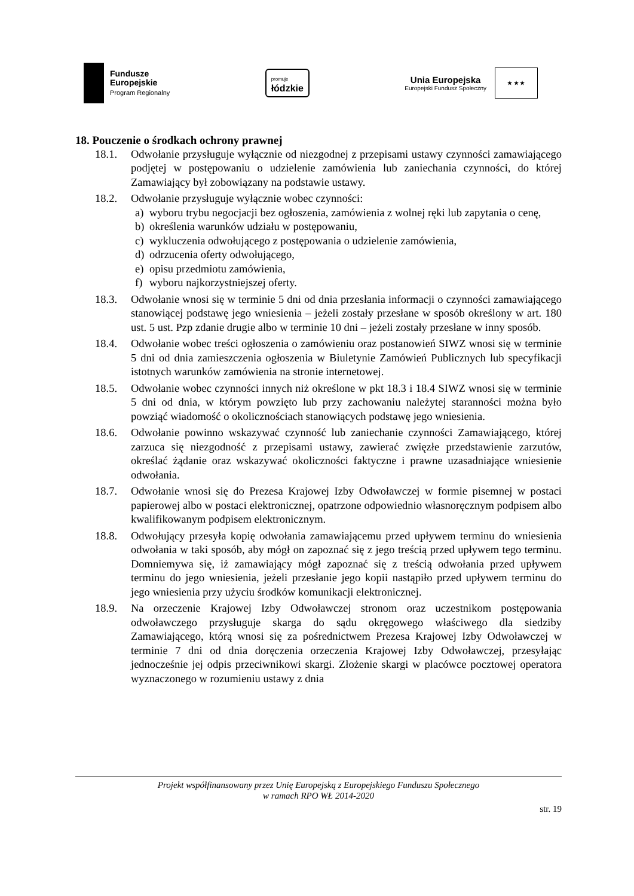Fundusze
Europejskie
Program Regionalny
promuje
łódzkie
Unia Europejska
Europejski Fundusz Społeczny
★ ★ ★
18. Pouczenie o środkach ochrony prawnej
18.1. Odwołanie przysługuje wyłącznie od niezgodnej z przepisami ustawy czynności zamawiającego podjętej w postępowaniu o udzielenie zamówienia lub zaniechania czynności, do której Zamawiający był zobowiązany na podstawie ustawy.
18.2. Odwołanie przysługuje wyłącznie wobec czynności:
a) wyboru trybu negocjacji bez ogłoszenia, zamówienia z wolnej ręki lub zapytania o cenę,
b) określenia warunków udziału w postępowaniu,
c) wykluczenia odwołującego z postępowania o udzielenie zamówienia,
d) odrzucenia oferty odwołującego,
e) opisu przedmiotu zamówienia,
f) wyboru najkorzystniejszej oferty.
18.3. Odwołanie wnosi się w terminie 5 dni od dnia przesłania informacji o czynności zamawiającego stanowiącej podstawę jego wniesienia – jeżeli zostały przesłane w sposób określony w art. 180 ust. 5 ust. Pzp zdanie drugie albo w terminie 10 dni – jeżeli zostały przesłane w inny sposób.
18.4. Odwołanie wobec treści ogłoszenia o zamówieniu oraz postanowień SIWZ wnosi się w terminie 5 dni od dnia zamieszczenia ogłoszenia w Biuletynie Zamówień Publicznych lub specyfikacji istotnych warunków zamówienia na stronie internetowej.
18.5. Odwołanie wobec czynności innych niż określone w pkt 18.3 i 18.4 SIWZ wnosi się w terminie 5 dni od dnia, w którym powzięto lub przy zachowaniu należytej staranności można było powziąć wiadomość o okolicznościach stanowiących podstawę jego wniesienia.
18.6. Odwołanie powinno wskazywać czynność lub zaniechanie czynności Zamawiającego, której zarzuca się niezgodność z przepisami ustawy, zawierać zwięzłe przedstawienie zarzutów, określać żądanie oraz wskazywać okoliczności faktyczne i prawne uzasadniające wniesienie odwołania.
18.7. Odwołanie wnosi się do Prezesa Krajowej Izby Odwoławczej w formie pisemnej w postaci papierowej albo w postaci elektronicznej, opatrzone odpowiednio własnoręcznym podpisem albo kwalifikowanym podpisem elektronicznym.
18.8. Odwołujący przesyła kopię odwołania zamawiającemu przed upływem terminu do wniesienia odwołania w taki sposób, aby mógł on zapoznać się z jego treścią przed upływem tego terminu. Domniemywa się, iż zamawiający mógł zapoznać się z treścią odwołania przed upływem terminu do jego wniesienia, jeżeli przesłanie jego kopii nastąpiło przed upływem terminu do jego wniesienia przy użyciu środków komunikacji elektronicznej.
18.9. Na orzeczenie Krajowej Izby Odwoławczej stronom oraz uczestnikom postępowania odwoławczego przysługuje skarga do sądu okręgowego właściwego dla siedziby Zamawiającego, którą wnosi się za pośrednictwem Prezesa Krajowej Izby Odwoławczej w terminie 7 dni od dnia doręczenia orzeczenia Krajowej Izby Odwoławczej, przesyłając jednocześnie jej odpis przeciwnikowi skargi. Złożenie skargi w placówce pocztowej operatora wyznaczonego w rozumieniu ustawy z dnia
Projekt współfinansowany przez Unię Europejską z Europejskiego Funduszu Społecznego
w ramach RPO WŁ 2014-2020
str. 19